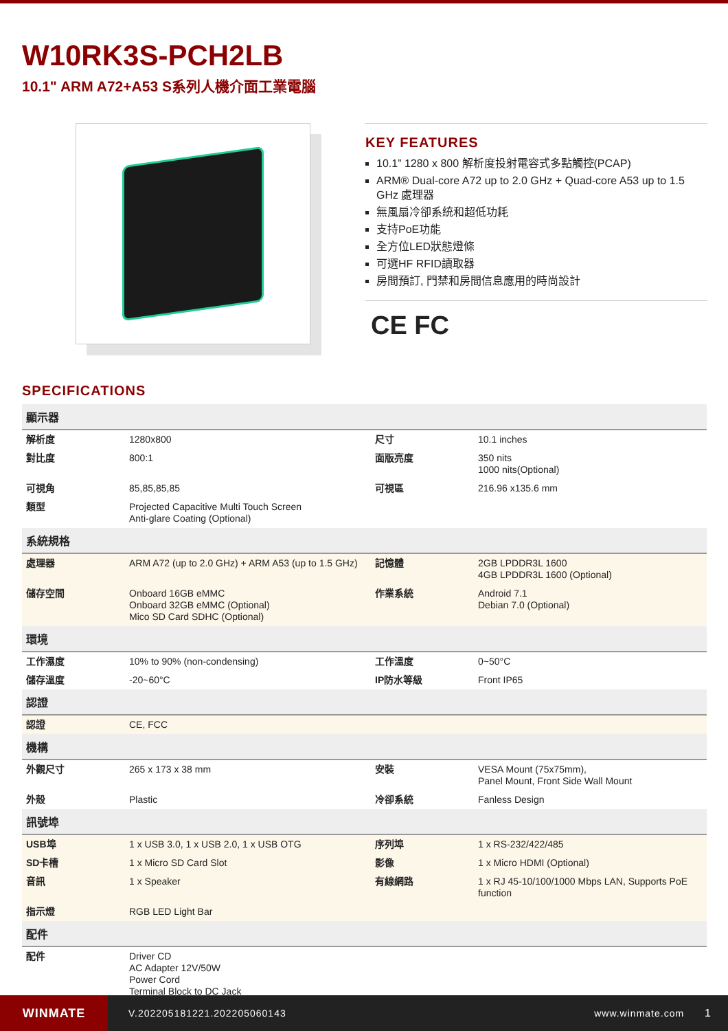W10RK3S-PCH2LB
10.1" ARM A72+A53 S系列人機介面工業電腦
KEY FEATURES
10.1” 1280 x 800 解析度投射電容式多點觸控(PCAP)
ARM® Dual-core A72 up to 2.0 GHz + Quad-core A53 up to 1.5 GHz 處理器
無風扇冷卻系統和超低功耗
支持PoE功能
全方位LED狀態燈條
可選HF RFID讀取器
房間預訂, 門禁和房間信息應用的時尚設計
CE FC
SPECIFICATIONS
| 顯示器 | | | |
| --- | --- | --- | --- |
| 解析度 | 1280x800 | 尺寸 | 10.1 inches |
| 對比度 | 800:1 | 面版亮度 | 350 nits 1000 nits(Optional) |
| 可視角 | 85,85,85,85 | 可視區 | 216.96 x135.6 mm |
| 類型 | Projected Capacitive Multi Touch Screen Anti-glare Coating (Optional) | | |
| 系統規格 | | | |
| 處理器 | ARM A72 (up to 2.0 GHz) + ARM A53 (up to 1.5 GHz) | 記憶體 | 2GB LPDDR3L 1600 4GB LPDDR3L 1600 (Optional) |
| 儲存空間 | Onboard 16GB eMMC Onboard 32GB eMMC (Optional) Mico SD Card SDHC (Optional) | 作業系統 | Android 7.1 Debian 7.0 (Optional) |
| 環境 | | | |
| 工作濕度 | 10% to 90% (non-condensing) | 工作溫度 | 0~50°C |
| 儲存溫度 | -20~60°C | IP防水等級 | Front IP65 |
| 認證 | | | |
| 認證 | CE, FCC | | |
| 機構 | | | |
| 外觀尺寸 | 265 x 173 x 38 mm | 安裝 | VESA Mount (75x75mm), Panel Mount, Front Side Wall Mount |
| 外殼 | Plastic | 冷卻系統 | Fanless Design |
| 訊號埠 | | | |
| USB埠 | 1 x USB 3.0, 1 x USB 2.0, 1 x USB OTG | 序列埠 | 1 x RS-232/422/485 |
| SD卡槽 | 1 x Micro SD Card Slot | 影像 | 1 x Micro HDMI (Optional) |
| 音訊 | 1 x Speaker | 有線網路 | 1 x RJ 45-10/100/1000 Mbps LAN, Supports PoE function |
| 指示燈 | RGB LED Light Bar | | |
| 配件 | | | |
| 配件 | Driver CD AC Adapter 12V/50W Power Cord Terminal Block to DC Jack | | |
WINMATE
V.202205181221.202205060143 www.winmate.com 1